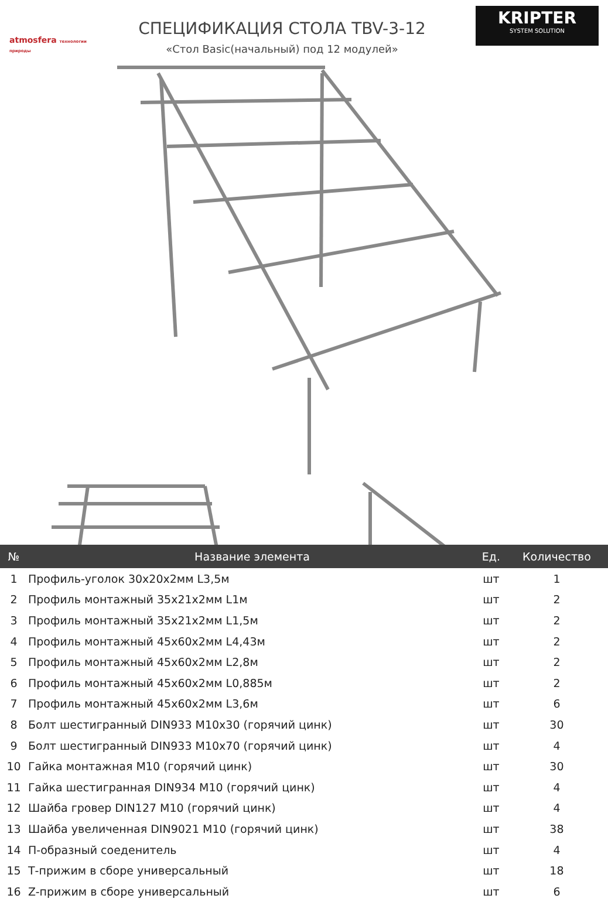atmosfera технологии природы
СПЕЦИФИКАЦИЯ СТОЛА TBV-3-12
«Стол Basic(начальный) под 12 модулей»
KRIPTER
SYSTEM SOLUTION
| № | Название элемента | Ед. | Количество |
| --- | --- | --- | --- |
| 1 | Профиль-уголок 30x20x2мм L3,5м | шт | 1 |
| 2 | Профиль монтажный 35x21x2мм L1м | шт | 2 |
| 3 | Профиль монтажный 35x21x2мм L1,5м | шт | 2 |
| 4 | Профиль монтажный 45x60x2мм L4,43м | шт | 2 |
| 5 | Профиль монтажный 45x60x2мм L2,8м | шт | 2 |
| 6 | Профиль монтажный 45x60x2мм L0,885м | шт | 2 |
| 7 | Профиль монтажный 45x60x2мм L3,6м | шт | 6 |
| 8 | Болт шестигранный DIN933 M10x30 (горячий цинк) | шт | 30 |
| 9 | Болт шестигранный DIN933 M10x70 (горячий цинк) | шт | 4 |
| 10 | Гайка монтажная M10 (горячий цинк) | шт | 30 |
| 11 | Гайка шестигранная DIN934 M10 (горячий цинк) | шт | 4 |
| 12 | Шайба гровер DIN127 M10 (горячий цинк) | шт | 4 |
| 13 | Шайба увеличенная DIN9021 M10 (горячий цинк) | шт | 38 |
| 14 | П-образный соеденитель | шт | 4 |
| 15 | Т-прижим в сборе универсальный | шт | 18 |
| 16 | Z-прижим в сборе универсальный | шт | 6 |